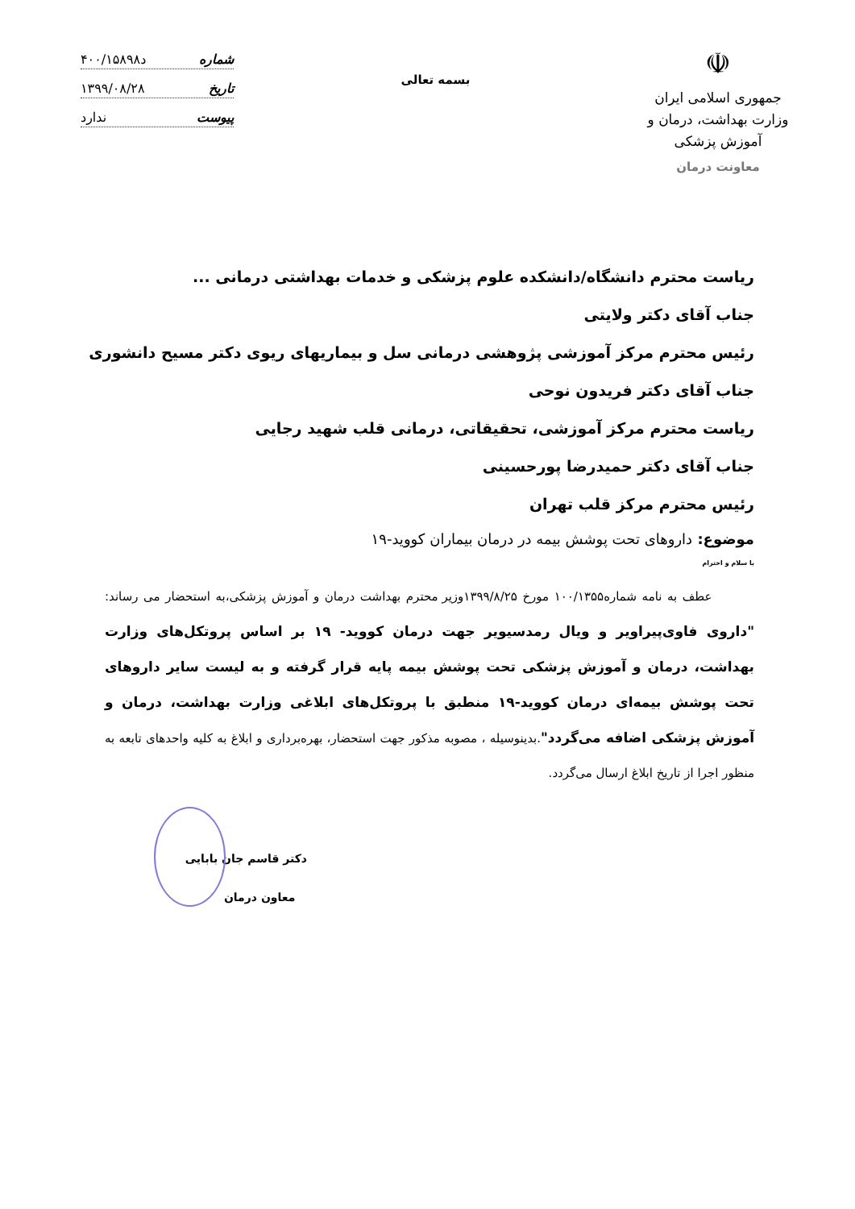☫
جمهوری اسلامی ایران
وزارت بهداشت، درمان و آموزش پزشکی
معاونت درمان
بسمه تعالی
شماره د۴۰۰/۱۵۸۹۸
تاریخ ۱۳۹۹/۰۸/۲۸
پیوست ندارد
ریاست محترم دانشگاه/دانشکده علوم پزشکی و خدمات بهداشتی درمانی ...
جناب آقای دکتر ولایتی
رئیس محترم مرکز آموزشی پژوهشی درمانی سل و بیماریهای ریوی دکتر مسیح دانشوری
جناب آقای دکتر فریدون نوحی
ریاست محترم مرکز آموزشی، تحقیقاتی، درمانی قلب شهید رجایی
جناب آقای دکتر حمیدرضا پورحسینی
رئیس محترم مرکز قلب تهران
موضوع: داروهای تحت پوشش بیمه در درمان بیماران کووید-۱۹
با سلام و احترام
عطف به نامه شماره۱۰۰/۱۳۵۵ مورخ ۱۳۹۹/۸/۲۵وزیر محترم بهداشت درمان و آموزش پزشکی،به استحضار می رساند: "داروی فاوی‌پیراویر و ویال رمدسیویر جهت درمان کووید- ۱۹ بر اساس پروتکل‌های وزارت بهداشت، درمان و آموزش پزشکی تحت پوشش بیمه پایه قرار گرفته و به لیست سایر داروهای تحت پوشش بیمه‌ای درمان کووید-۱۹ منطبق با پروتکل‌های ابلاغی وزارت بهداشت، درمان و آموزش پزشکی اضافه می‌گردد".بدینوسیله ، مصوبه مذکور جهت استحضار، بهره‌برداری و ابلاغ به کلیه واحدهای تابعه به منظور اجرا از تاریخ ابلاغ ارسال می‌گردد.
دکتر قاسم جان بابایی
معاون درمان